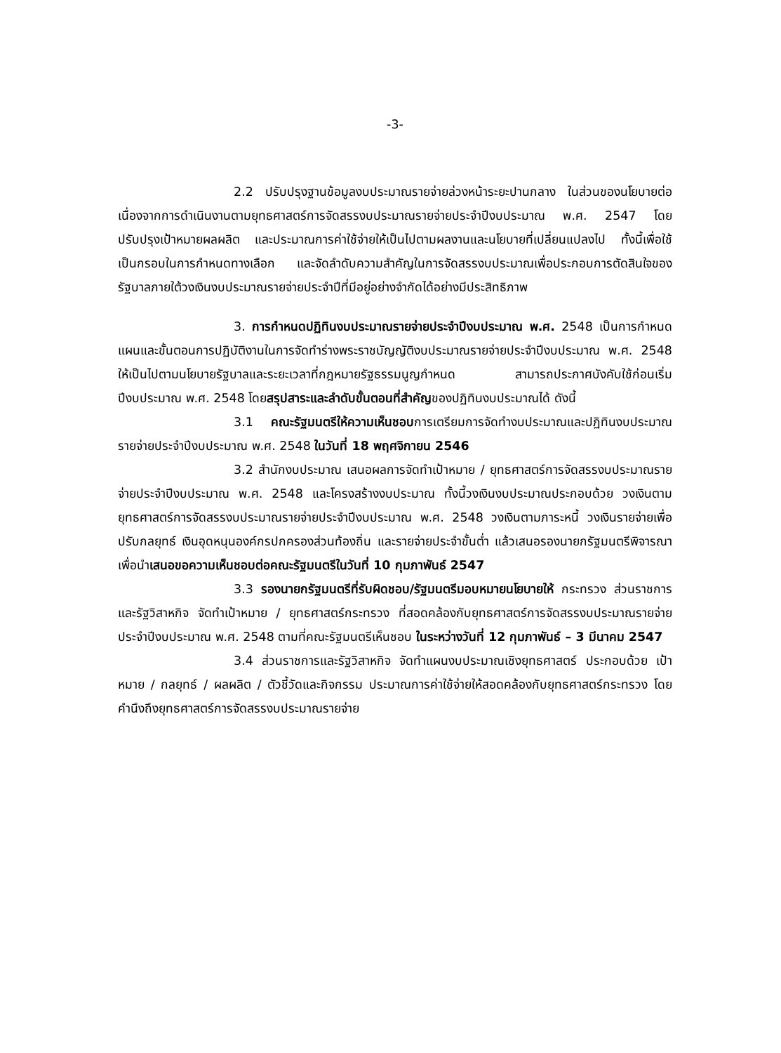-3-
2.2 ปรับปรุงฐานข้อมูลงบประมาณรายจ่ายล่วงหน้าระยะปานกลาง ในส่วนของนโยบายต่อเนื่องจากการดำเนินงานตามยุทธศาสตร์การจัดสรรงบประมาณรายจ่ายประจำปีงบประมาณ พ.ศ. 2547 โดยปรับปรุงเป้าหมายผลผลิต และประมาณการค่าใช้จ่ายให้เป็นไปตามผลงานและนโยบายที่เปลี่ยนแปลงไป ทั้งนี้เพื่อใช้เป็นกรอบในการกำหนดทางเลือก และจัดลำดับความสำคัญในการจัดสรรงบประมาณเพื่อประกอบการตัดสินใจของรัฐบาลภายใต้วงเงินงบประมาณรายจ่ายประจำปีที่มีอยู่อย่างจำกัดได้อย่างมีประสิทธิภาพ
3. การกำหนดปฏิทินงบประมาณรายจ่ายประจำปีงบประมาณ พ.ศ. 2548 เป็นการกำหนดแผนและขั้นตอนการปฏิบัติงานในการจัดทำร่างพระราชบัญญัติงบประมาณรายจ่ายประจำปีงบประมาณ พ.ศ. 2548 ให้เป็นไปตามนโยบายรัฐบาลและระยะเวลาที่กฎหมายรัฐธรรมนูญกำหนด สามารถประกาศบังคับใช้ก่อนเริ่มปีงบประมาณ พ.ศ. 2548 โดยสรุปสาระและลำดับขั้นตอนที่สำคัญของปฏิทินงบประมาณได้ ดังนี้
3.1 คณะรัฐมนตรีให้ความเห็นชอบการเตรียมการจัดทำงบประมาณและปฏิทินงบประมาณรายจ่ายประจำปีงบประมาณ พ.ศ. 2548 ในวันที่ 18 พฤศจิกายน 2546
3.2 สำนักงบประมาณ เสนอผลการจัดทำเป้าหมาย / ยุทธศาสตร์การจัดสรรงบประมาณรายจ่ายประจำปีงบประมาณ พ.ศ. 2548 และโครงสร้างงบประมาณ ทั้งนี้วงเงินงบประมาณประกอบด้วย วงเงินตามยุทธศาสตร์การจัดสรรงบประมาณรายจ่ายประจำปีงบประมาณ พ.ศ. 2548 วงเงินตามภาระหนี้ วงเงินรายจ่ายเพื่อปรับกลยุทธ์ เงินอุดหนุนองค์กรปกครองส่วนท้องถิ่น และรายจ่ายประจำขั้นต่ำ แล้วเสนอรองนายกรัฐมนตรีพิจารณา เพื่อนำเสนอขอความเห็นชอบต่อคณะรัฐมนตรีในวันที่ 10 กุมภาพันธ์ 2547
3.3 รองนายกรัฐมนตรีที่รับผิดชอบ/รัฐมนตรีมอบหมายนโยบายให้ กระทรวง ส่วนราชการ และรัฐวิสาหกิจ จัดทำเป้าหมาย / ยุทธศาสตร์กระทรวง ที่สอดคล้องกับยุทธศาสตร์การจัดสรรงบประมาณรายจ่ายประจำปีงบประมาณ พ.ศ. 2548 ตามที่คณะรัฐมนตรีเห็นชอบ ในระหว่างวันที่ 12 กุมภาพันธ์ – 3 มีนาคม 2547
3.4 ส่วนราชการและรัฐวิสาหกิจ จัดทำแผนงบประมาณเชิงยุทธศาสตร์ ประกอบด้วย เป้าหมาย / กลยุทธ์ / ผลผลิต / ตัวชี้วัดและกิจกรรม ประมาณการค่าใช้จ่ายให้สอดคล้องกับยุทธศาสตร์กระทรวง โดยคำนึงถึงยุทธศาสตร์การจัดสรรงบประมาณรายจ่าย